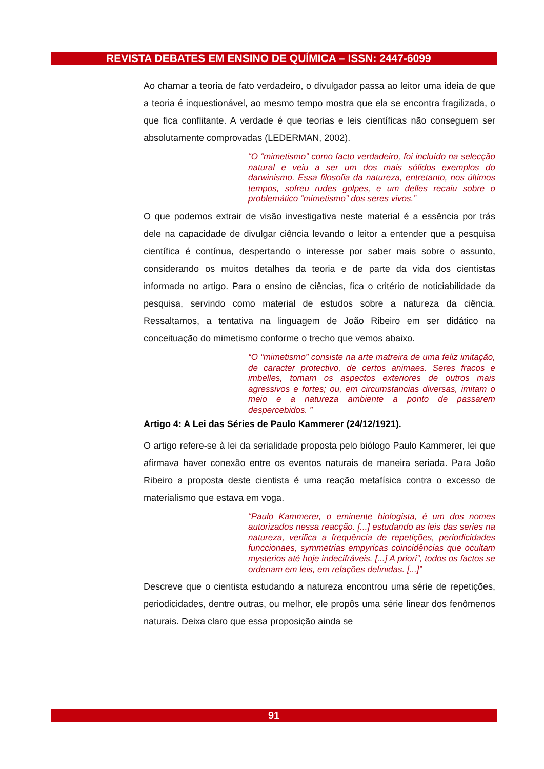REVISTA DEBATES EM ENSINO DE QUÍMICA – ISSN: 2447-6099
Ao chamar a teoria de fato verdadeiro, o divulgador passa ao leitor uma ideia de que a teoria é inquestionável, ao mesmo tempo mostra que ela se encontra fragilizada, o que fica conflitante. A verdade é que teorias e leis científicas não conseguem ser absolutamente comprovadas (LEDERMAN, 2002).
“O “mimetismo” como facto verdadeiro, foi incluído na selecção natural e veiu a ser um dos mais sólidos exemplos do darwinismo. Essa filosofia da natureza, entretanto, nos últimos tempos, sofreu rudes golpes, e um delles recaiu sobre o problemático “mimetismo” dos seres vivos.”
O que podemos extrair de visão investigativa neste material é a essência por trás dele na capacidade de divulgar ciência levando o leitor a entender que a pesquisa científica é contínua, despertando o interesse por saber mais sobre o assunto, considerando os muitos detalhes da teoria e de parte da vida dos cientistas informada no artigo. Para o ensino de ciências, fica o critério de noticiabilidade da pesquisa, servindo como material de estudos sobre a natureza da ciência. Ressaltamos, a tentativa na linguagem de João Ribeiro em ser didático na conceituação do mimetismo conforme o trecho que vemos abaixo.
“O “mimetismo” consiste na arte matreira de uma feliz imitação, de caracter protectivo, de certos animaes. Seres fracos e imbelles, tomam os aspectos exteriores de outros mais agressivos e fortes; ou, em circumstancias diversas, imitam o meio e a natureza ambiente a ponto de passarem despercebidos. ”
Artigo 4: A Lei das Séries de Paulo Kammerer (24/12/1921).
O artigo refere-se à lei da serialidade proposta pelo biólogo Paulo Kammerer, lei que afirmava haver conexão entre os eventos naturais de maneira seriada. Para João Ribeiro a proposta deste cientista é uma reação metafísica contra o excesso de materialismo que estava em voga.
“Paulo Kammerer, o eminente biologista, é um dos nomes autorizados nessa reacção. [...] estudando as leis das series na natureza, verifica a frequência de repetições, periodicidades funccionaes, symmetrias empyricas coincidências que ocultam mysterios até hoje indecifráveis. [...] A priori”, todos os factos se ordenam em leis, em relações definidas. [...]”
Descreve que o cientista estudando a natureza encontrou uma série de repetições, periodicidades, dentre outras, ou melhor, ele propôs uma série linear dos fenômenos naturais. Deixa claro que essa proposição ainda se
91